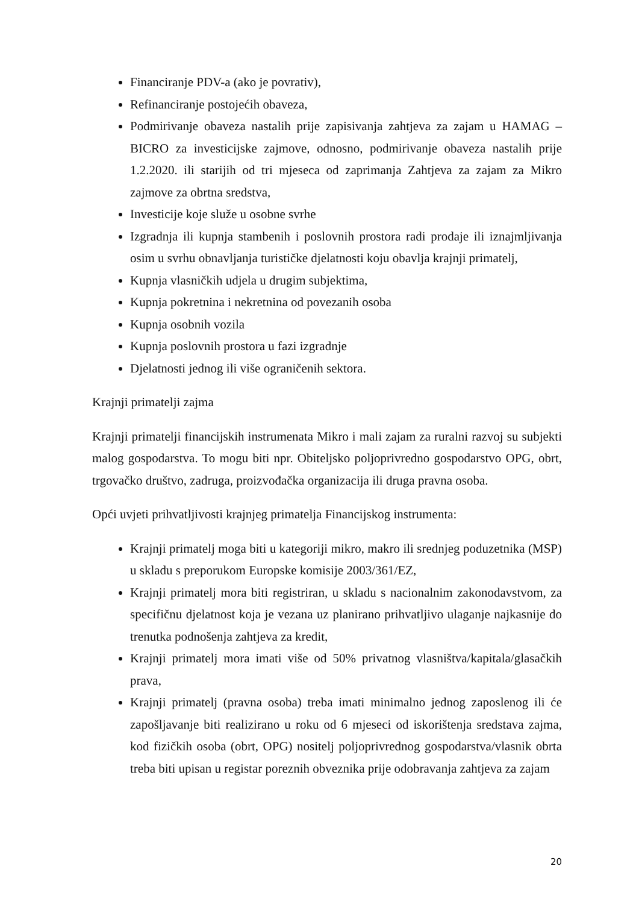Financiranje PDV-a (ako je povrativ),
Refinanciranje postojećih obaveza,
Podmirivanje obaveza nastalih prije zapisivanja zahtjeva za zajam u HAMAG – BICRO za investicijske zajmove, odnosno, podmirivanje obaveza nastalih prije 1.2.2020. ili starijih od tri mjeseca od zaprimanja Zahtjeva za zajam za Mikro zajmove za obrtna sredstva,
Investicije koje služe u osobne svrhe
Izgradnja ili kupnja stambenih i poslovnih prostora radi prodaje ili iznajmljivanja osim u svrhu obnavljanja turističke djelatnosti koju obavlja krajnji primatelj,
Kupnja vlasničkih udjela u drugim subjektima,
Kupnja pokretnina i nekretnina od povezanih osoba
Kupnja osobnih vozila
Kupnja poslovnih prostora u fazi izgradnje
Djelatnosti jednog ili više ograničenih sektora.
Krajnji primatelji zajma
Krajnji primatelji financijskih instrumenata Mikro i mali zajam za ruralni razvoj su subjekti malog gospodarstva. To mogu biti npr. Obiteljsko poljoprivredno gospodarstvo OPG, obrt, trgovačko društvo, zadruga, proizvođačka organizacija ili druga pravna osoba.
Opći uvjeti prihvatljivosti krajnjeg primatelja Financijskog instrumenta:
Krajnji primatelj moga biti u kategoriji mikro, makro ili srednjeg poduzetnika (MSP) u skladu s preporukom Europske komisije 2003/361/EZ,
Krajnji primatelj mora biti registriran, u skladu s nacionalnim zakonodavstvom, za specifičnu djelatnost koja je vezana uz planirano prihvatljivo ulaganje najkasnije do trenutka podnošenja zahtjeva za kredit,
Krajnji primatelj mora imati više od 50% privatnog vlasništva/kapitala/glasačkih prava,
Krajnji primatelj (pravna osoba) treba imati minimalno jednog zaposlenog ili će zapošljavanje biti realizirano u roku od 6 mjeseci od iskorištenja sredstava zajma, kod fizičkih osoba (obrt, OPG) nositelj poljoprivrednog gospodarstva/vlasnik obrta treba biti upisan u registar poreznih obveznika prije odobravanja zahtjeva za zajam
20